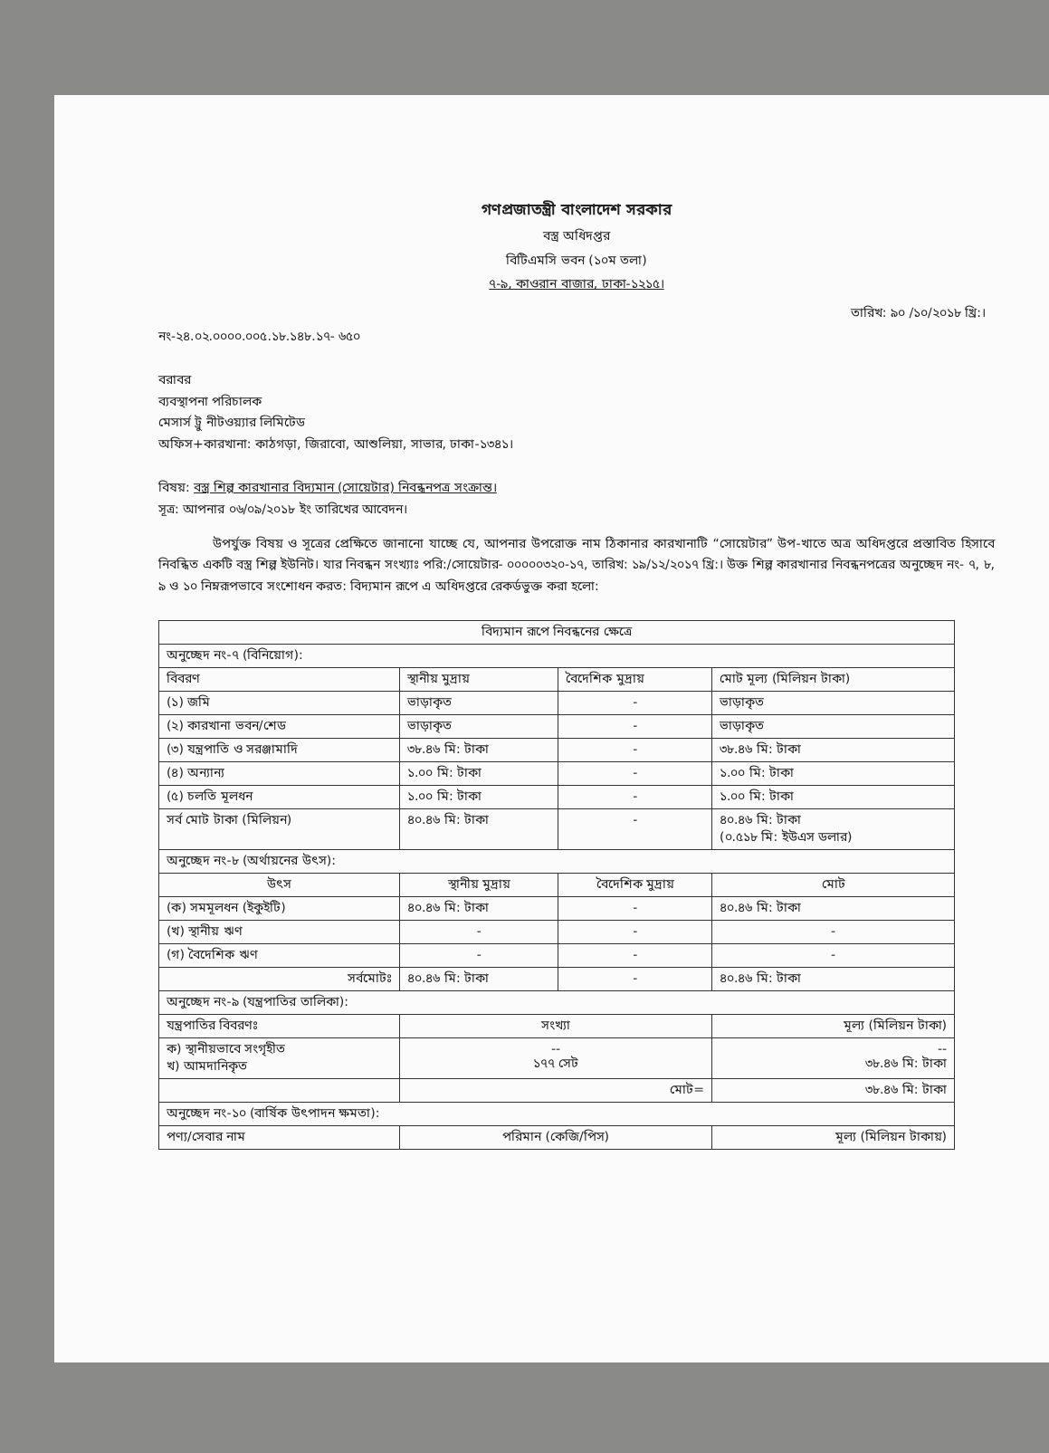গণপ্রজাতন্ত্রী বাংলাদেশ সরকার
বস্ত্র অধিদপ্তর
বিটিএমসি ভবন (১০ম তলা)
৭-৯, কাওরান বাজার, ঢাকা-১২১৫।
তারিখ: ৯০ /১০/২০১৮ খ্রি:।
নং-২৪.০২.০০০০.০০৫.১৮.১৪৮.১৭- ৬৫০
বরাবর
ব্যবস্থাপনা পরিচালক
মেসার্স ট্রু নীটওয়্যার লিমিটেড
অফিস+কারখানা: কাঠগড়া, জিরাবো, আশুলিয়া, সাভার, ঢাকা-১৩৪১।
বিষয়: বস্ত্র শিল্প কারখানার বিদ্যমান (সোয়েটার) নিবন্ধনপত্র সংক্রান্ত।
সূত্র: আপনার ০৬/০৯/২০১৮ ইং তারিখের আবেদন।
উপর্যুক্ত বিষয় ও সূত্রের প্রেক্ষিতে জানানো যাচ্ছে যে, আপনার উপরোক্ত নাম ঠিকানার কারখানাটি “সোয়েটার” উপ-খাতে অত্র অধিদপ্তরে প্রস্তাবিত হিসাবে নিবন্ধিত একটি বস্ত্র শিল্প ইউনিট। যার নিবন্ধন সংখ্যাঃ পরি:/সোয়েটার- ০০০০০৩২০-১৭, তারিখ: ১৯/১২/২০১৭ খ্রি:। উক্ত শিল্প কারখানার নিবন্ধনপত্রের অনুচ্ছেদ নং- ৭, ৮, ৯ ও ১০ নিম্নরূপভাবে সংশোধন করত: বিদ্যমান রূপে এ অধিদপ্তরে রেকর্ডভুক্ত করা হলো:
| বিদ্যমান রূপে নিবন্ধনের ক্ষেত্রে | | | |
| --- | --- | --- | --- |
| অনুচ্ছেদ নং-৭ (বিনিয়োগ): | | | |
| বিবরণ | স্থানীয় মুদ্রায় | বৈদেশিক মুদ্রায় | মোট মূল্য (মিলিয়ন টাকা) |
| (১) জমি | ভাড়াকৃত | - | ভাড়াকৃত |
| (২) কারখানা ভবন/শেড | ভাড়াকৃত | - | ভাড়াকৃত |
| (৩) যন্ত্রপাতি ও সরঞ্জামাদি | ৩৮.৪৬ মি: টাকা | - | ৩৮.৪৬ মি: টাকা |
| (৪) অন্যান্য | ১.০০ মি: টাকা | - | ১.০০ মি: টাকা |
| (৫) চলতি মূলধন | ১.০০ মি: টাকা | - | ১.০০ মি: টাকা |
| সর্ব মোট টাকা (মিলিয়ন) | ৪০.৪৬ মি: টাকা | - | ৪০.৪৬ মি: টাকা (০.৫১৮ মি: ইউএস ডলার) |
| অনুচ্ছেদ নং-৮ (অর্থায়নের উৎস): | | | |
| উৎস | স্থানীয় মুদ্রায় | বৈদেশিক মুদ্রায় | মোট |
| (ক) সমমূলধন (ইকুইটি) | ৪০.৪৬ মি: টাকা | - | ৪০.৪৬ মি: টাকা |
| (খ) স্থানীয় ঋণ | - | - | - |
| (গ) বৈদেশিক ঋণ | - | - | - |
| সর্বমোটঃ | ৪০.৪৬ মি: টাকা | - | ৪০.৪৬ মি: টাকা |
| অনুচ্ছেদ নং-৯ (যন্ত্রপাতির তালিকা): | | | |
| যন্ত্রপাতির বিবরণঃ | সংখ্যা | | মূল্য (মিলিয়ন টাকা) |
| ক) স্থানীয়ভাবে সংগৃহীত খ) আমদানিকৃত | -- ১৭৭ সেট | | -- ৩৮.৪৬ মি: টাকা |
| | মোট= | | ৩৮.৪৬ মি: টাকা |
| অনুচ্ছেদ নং-১০ (বার্ষিক উৎপাদন ক্ষমতা): | | | |
| পণ্য/সেবার নাম | পরিমান (কেজি/পিস) | | মূল্য (মিলিয়ন টাকায়) |